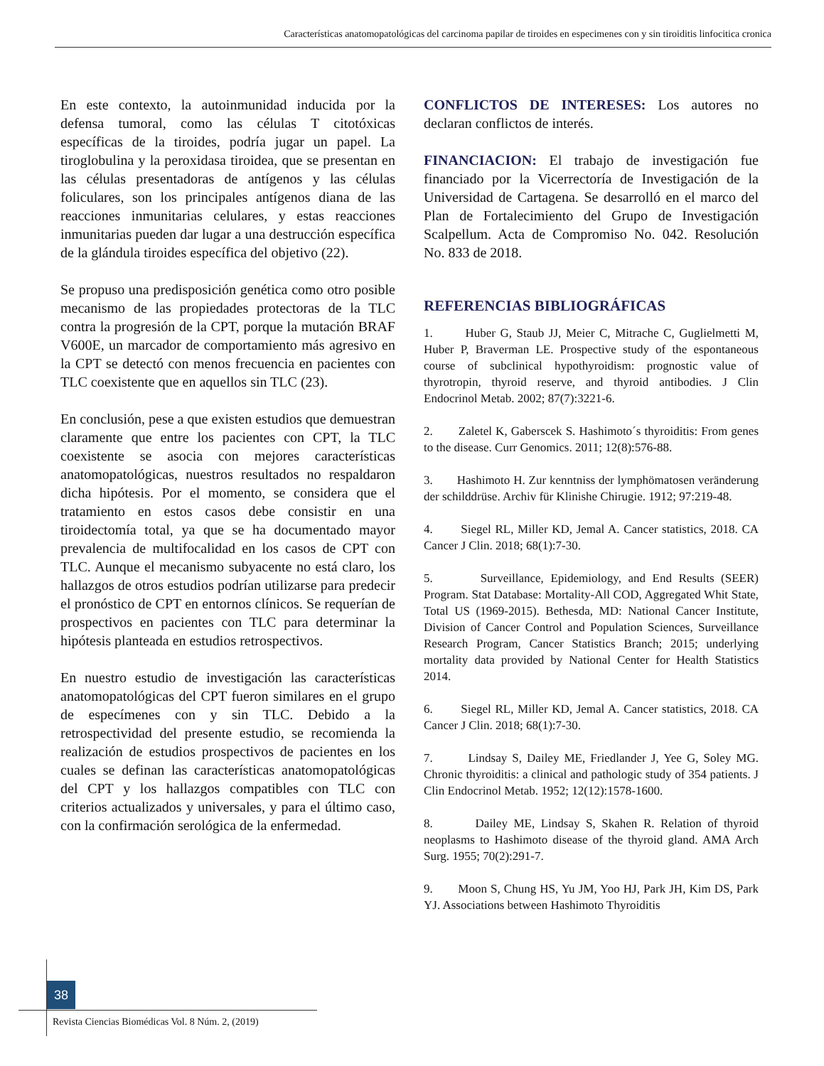Características anatomopatológicas del carcinoma papilar de tiroides en especimenes con y sin tiroiditis linfocitica cronica
En este contexto, la autoinmunidad inducida por la defensa tumoral, como las células T citotóxicas específicas de la tiroides, podría jugar un papel. La tiroglobulina y la peroxidasa tiroidea, que se presentan en las células presentadoras de antígenos y las células foliculares, son los principales antígenos diana de las reacciones inmunitarias celulares, y estas reacciones inmunitarias pueden dar lugar a una destrucción específica de la glándula tiroides específica del objetivo (22).
Se propuso una predisposición genética como otro posible mecanismo de las propiedades protectoras de la TLC contra la progresión de la CPT, porque la mutación BRAF V600E, un marcador de comportamiento más agresivo en la CPT se detectó con menos frecuencia en pacientes con TLC coexistente que en aquellos sin TLC (23).
En conclusión, pese a que existen estudios que demuestran claramente que entre los pacientes con CPT, la TLC coexistente se asocia con mejores características anatomopatológicas, nuestros resultados no respaldaron dicha hipótesis. Por el momento, se considera que el tratamiento en estos casos debe consistir en una tiroidectomía total, ya que se ha documentado mayor prevalencia de multifocalidad en los casos de CPT con TLC. Aunque el mecanismo subyacente no está claro, los hallazgos de otros estudios podrían utilizarse para predecir el pronóstico de CPT en entornos clínicos. Se requerían de prospectivos en pacientes con TLC para determinar la hipótesis planteada en estudios retrospectivos.
En nuestro estudio de investigación las características anatomopatológicas del CPT fueron similares en el grupo de especímenes con y sin TLC. Debido a la retrospectividad del presente estudio, se recomienda la realización de estudios prospectivos de pacientes en los cuales se definan las características anatomopatológicas del CPT y los hallazgos compatibles con TLC con criterios actualizados y universales, y para el último caso, con la confirmación serológica de la enfermedad.
CONFLICTOS DE INTERESES: Los autores no declaran conflictos de interés.
FINANCIACION: El trabajo de investigación fue financiado por la Vicerrectoría de Investigación de la Universidad de Cartagena. Se desarrolló en el marco del Plan de Fortalecimiento del Grupo de Investigación Scalpellum. Acta de Compromiso No. 042. Resolución No. 833 de 2018.
REFERENCIAS BIBLIOGRÁFICAS
1. Huber G, Staub JJ, Meier C, Mitrache C, Guglielmetti M, Huber P, Braverman LE. Prospective study of the espontaneous course of subclinical hypothyroidism: prognostic value of thyrotropin, thyroid reserve, and thyroid antibodies. J Clin Endocrinol Metab. 2002; 87(7):3221-6.
2. Zaletel K, Gaberscek S. Hashimoto´s thyroiditis: From genes to the disease. Curr Genomics. 2011; 12(8):576-88.
3. Hashimoto H. Zur kenntniss der lymphömatosen veränderung der schilddrüse. Archiv für Klinishe Chirugie. 1912; 97:219-48.
4. Siegel RL, Miller KD, Jemal A. Cancer statistics, 2018. CA Cancer J Clin. 2018; 68(1):7-30.
5. Surveillance, Epidemiology, and End Results (SEER) Program. Stat Database: Mortality-All COD, Aggregated Whit State, Total US (1969-2015). Bethesda, MD: National Cancer Institute, Division of Cancer Control and Population Sciences, Surveillance Research Program, Cancer Statistics Branch; 2015; underlying mortality data provided by National Center for Health Statistics 2014.
6. Siegel RL, Miller KD, Jemal A. Cancer statistics, 2018. CA Cancer J Clin. 2018; 68(1):7-30.
7. Lindsay S, Dailey ME, Friedlander J, Yee G, Soley MG. Chronic thyroiditis: a clinical and pathologic study of 354 patients. J Clin Endocrinol Metab. 1952; 12(12):1578-1600.
8. Dailey ME, Lindsay S, Skahen R. Relation of thyroid neoplasms to Hashimoto disease of the thyroid gland. AMA Arch Surg. 1955; 70(2):291-7.
9. Moon S, Chung HS, Yu JM, Yoo HJ, Park JH, Kim DS, Park YJ. Associations between Hashimoto Thyroiditis
38
Revista Ciencias Biomédicas Vol. 8 Núm. 2, (2019)